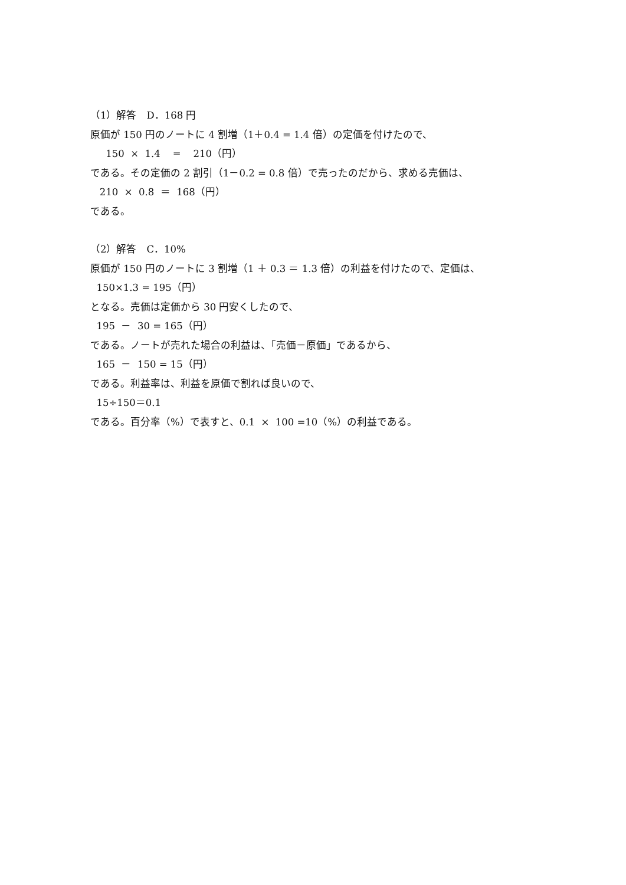（1）解答　D．168 円
原価が 150 円のノートに 4 割増（1＋0.4 = 1.4 倍）の定価を付けたので、
150 × 1.4 = 210（円）
である。その定価の 2 割引（1－0.2 = 0.8 倍）で売ったのだから、求める売価は、
210 × 0.8 ＝ 168（円）
である。
（2）解答　C．10%
原価が 150 円のノートに 3 割増（1 ＋ 0.3 ＝ 1.3 倍）の利益を付けたので、定価は、
150×1.3 = 195（円）
となる。売価は定価から 30 円安くしたので、
195 － 30 = 165（円）
である。ノートが売れた場合の利益は、「売価－原価」であるから、
165 － 150 = 15（円）
である。利益率は、利益を原価で割れば良いので、
15÷150＝0.1
である。百分率（%）で表すと、0.1 × 100 =10（%）の利益である。